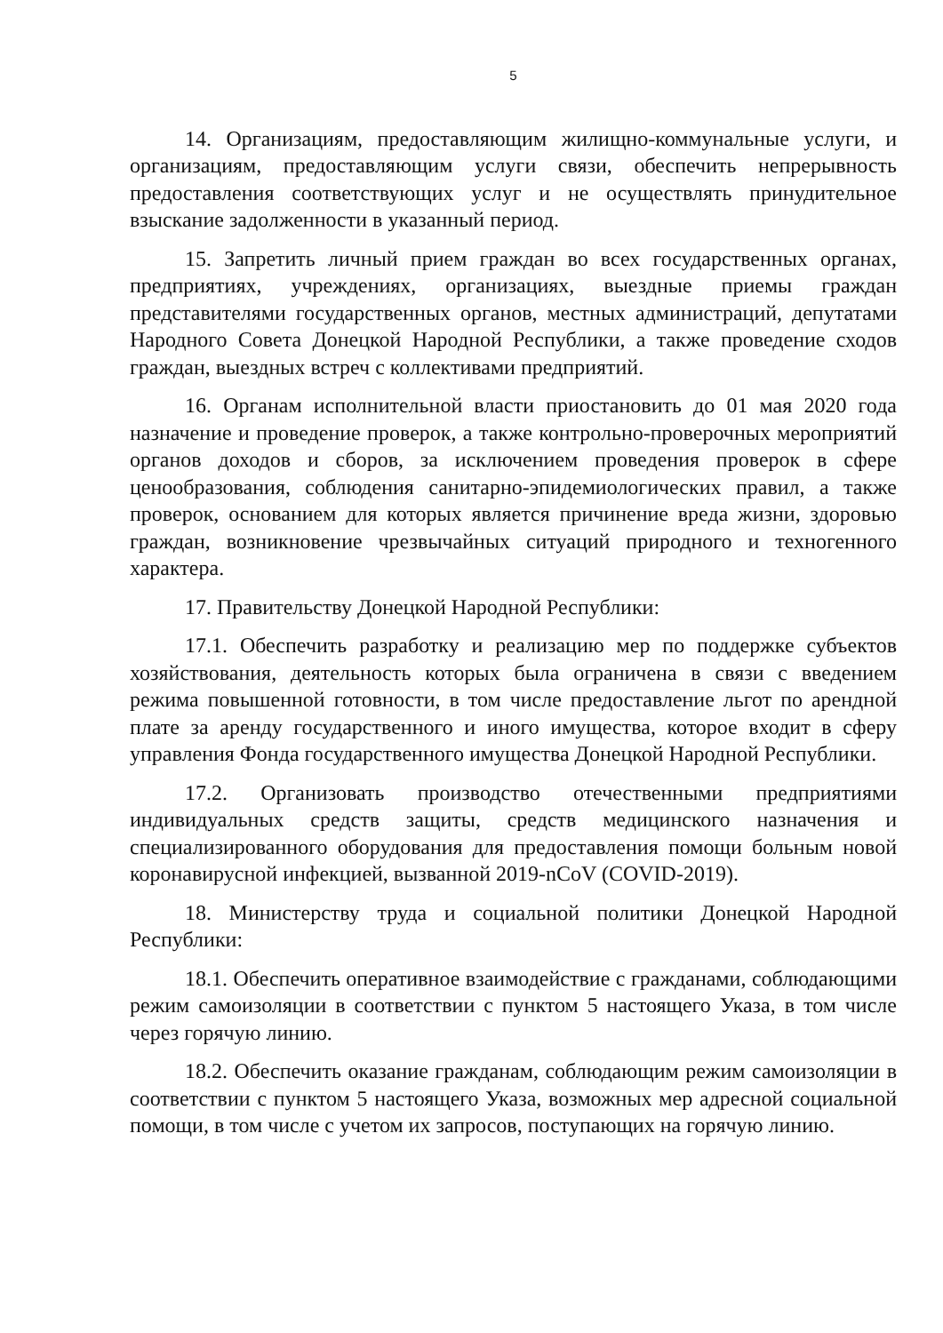5
14. Организациям, предоставляющим жилищно-коммунальные услуги, и организациям, предоставляющим услуги связи, обеспечить непрерывность предоставления соответствующих услуг и не осуществлять принудительное взыскание задолженности в указанный период.
15. Запретить личный прием граждан во всех государственных органах, предприятиях, учреждениях, организациях, выездные приемы граждан представителями государственных органов, местных администраций, депутатами Народного Совета Донецкой Народной Республики, а также проведение сходов граждан, выездных встреч с коллективами предприятий.
16. Органам исполнительной власти приостановить до 01 мая 2020 года назначение и проведение проверок, а также контрольно-проверочных мероприятий органов доходов и сборов, за исключением проведения проверок в сфере ценообразования, соблюдения санитарно-эпидемиологических правил, а также проверок, основанием для которых является причинение вреда жизни, здоровью граждан, возникновение чрезвычайных ситуаций природного и техногенного характера.
17. Правительству Донецкой Народной Республики:
17.1. Обеспечить разработку и реализацию мер по поддержке субъектов хозяйствования, деятельность которых была ограничена в связи с введением режима повышенной готовности, в том числе предоставление льгот по арендной плате за аренду государственного и иного имущества, которое входит в сферу управления Фонда государственного имущества Донецкой Народной Республики.
17.2. Организовать производство отечественными предприятиями индивидуальных средств защиты, средств медицинского назначения и специализированного оборудования для предоставления помощи больным новой коронавирусной инфекцией, вызванной 2019-nCoV (COVID-2019).
18. Министерству труда и социальной политики Донецкой Народной Республики:
18.1. Обеспечить оперативное взаимодействие с гражданами, соблюдающими режим самоизоляции в соответствии с пунктом 5 настоящего Указа, в том числе через горячую линию.
18.2. Обеспечить оказание гражданам, соблюдающим режим самоизоляции в соответствии с пунктом 5 настоящего Указа, возможных мер адресной социальной помощи, в том числе с учетом их запросов, поступающих на горячую линию.